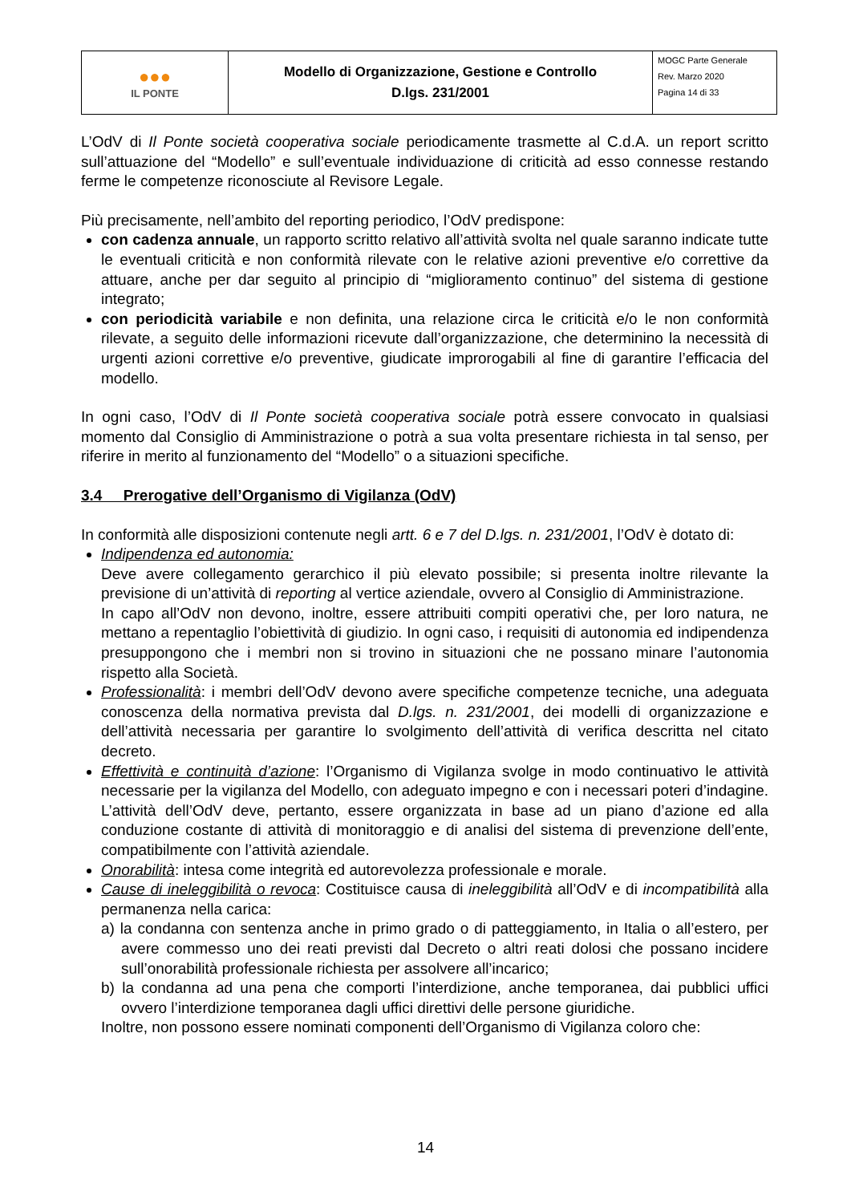| ●●● IL PONTE | Modello di Organizzazione, Gestione e Controllo D.lgs. 231/2001 | MOGC Parte Generale Rev. Marzo 2020 Pagina 14 di 33 |
L’OdV di Il Ponte società cooperativa sociale periodicamente trasmette al C.d.A. un report scritto sull’attuazione del “Modello” e sull’eventuale individuazione di criticità ad esso connesse restando ferme le competenze riconosciute al Revisore Legale.
Più precisamente, nell’ambito del reporting periodico, l’OdV predispone:
con cadenza annuale, un rapporto scritto relativo all’attività svolta nel quale saranno indicate tutte le eventuali criticità e non conformità rilevate con le relative azioni preventive e/o correttive da attuare, anche per dar seguito al principio di “miglioramento continuo” del sistema di gestione integrato;
con periodicità variabile e non definita, una relazione circa le criticità e/o le non conformità rilevate, a seguito delle informazioni ricevute dall’organizzazione, che determinino la necessità di urgenti azioni correttive e/o preventive, giudicate improrogabili al fine di garantire l’efficacia del modello.
In ogni caso, l’OdV di Il Ponte società cooperativa sociale potrà essere convocato in qualsiasi momento dal Consiglio di Amministrazione o potrà a sua volta presentare richiesta in tal senso, per riferire in merito al funzionamento del “Modello” o a situazioni specifiche.
3.4 Prerogative dell’Organismo di Vigilanza (OdV)
In conformità alle disposizioni contenute negli artt. 6 e 7 del D.lgs. n. 231/2001, l’OdV è dotato di:
Indipendenza ed autonomia:
Deve avere collegamento gerarchico il più elevato possibile; si presenta inoltre rilevante la previsione di un’attività di reporting al vertice aziendale, ovvero al Consiglio di Amministrazione.
In capo all’OdV non devono, inoltre, essere attribuiti compiti operativi che, per loro natura, ne mettano a repentaglio l’obiettività di giudizio. In ogni caso, i requisiti di autonomia ed indipendenza presuppongono che i membri non si trovino in situazioni che ne possano minare l’autonomia rispetto alla Società.
Professionalità: i membri dell’OdV devono avere specifiche competenze tecniche, una adeguata conoscenza della normativa prevista dal D.lgs. n. 231/2001, dei modelli di organizzazione e dell’attività necessaria per garantire lo svolgimento dell’attività di verifica descritta nel citato decreto.
Effettività e continuità d’azione: l’Organismo di Vigilanza svolge in modo continuativo le attività necessarie per la vigilanza del Modello, con adeguato impegno e con i necessari poteri d’indagine. L’attività dell’OdV deve, pertanto, essere organizzata in base ad un piano d’azione ed alla conduzione costante di attività di monitoraggio e di analisi del sistema di prevenzione dell’ente, compatibilmente con l’attività aziendale.
Onorabilità: intesa come integrità ed autorevolezza professionale e morale.
Cause di ineleggibilità o revoca: Costituisce causa di ineleggibilità all’OdV e di incompatibilità alla permanenza nella carica:
a) la condanna con sentenza anche in primo grado o di patteggiamento, in Italia o all’estero, per avere commesso uno dei reati previsti dal Decreto o altri reati dolosi che possano incidere sull’onorabilità professionale richiesta per assolvere all’incarico;
b) la condanna ad una pena che comporti l’interdizione, anche temporanea, dai pubblici uffici ovvero l’interdizione temporanea dagli uffici direttivi delle persone giuridiche.
Inoltre, non possono essere nominati componenti dell’Organismo di Vigilanza coloro che:
14